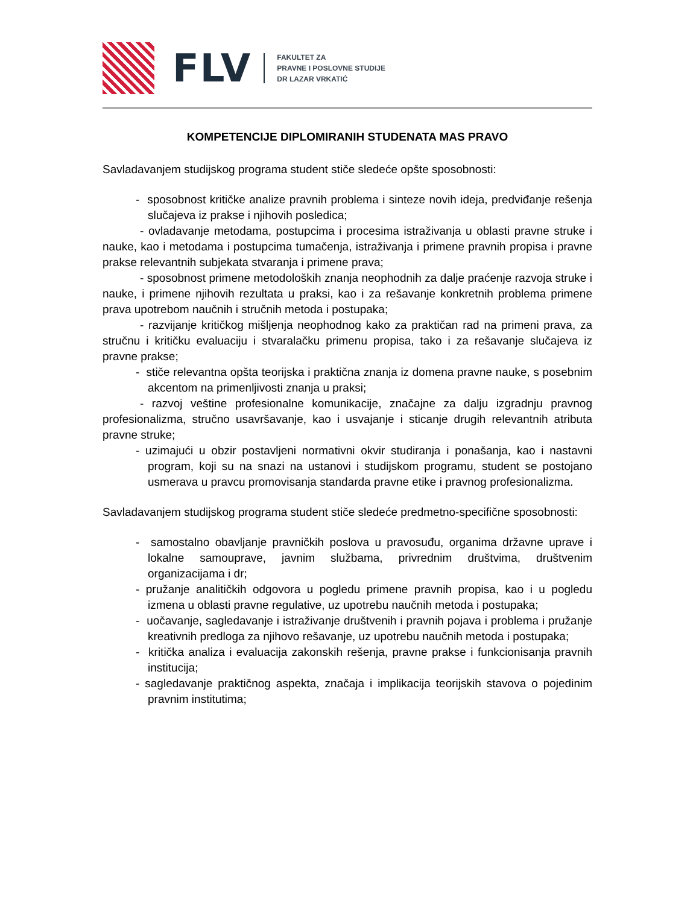FLV
FAKULTET ZA
PRAVNE I POSLOVNE STUDIJE
DR LAZAR VRKATIĆ
KOMPETENCIJE DIPLOMIRANIH STUDENATA MAS PRAVO
Savladavanjem studijskog programa student stiče sledeće opšte sposobnosti:
- sposobnost kritičke analize pravnih problema i sinteze novih ideja, predviđanje rešenja slučajeva iz prakse i njihovih posledica;
- ovladavanje metodama, postupcima i procesima istraživanja u oblasti pravne struke i nauke, kao i metodama i postupcima tumačenja, istraživanja i primene pravnih propisa i pravne prakse relevantnih subjekata stvaranja i primene prava;
- sposobnost primene metodoloških znanja neophodnih za dalje praćenje razvoja struke i nauke, i primene njihovih rezultata u praksi, kao i za rešavanje konkretnih problema primene prava upotrebom naučnih i stručnih metoda i postupaka;
- razvijanje kritičkog mišljenja neophodnog kako za praktičan rad na primeni prava, za stručnu i kritičku evaluaciju i stvaralačku primenu propisa, tako i za rešavanje slučajeva iz pravne prakse;
- stiče relevantna opšta teorijska i praktična znanja iz domena pravne nauke, s posebnim akcentom na primenljivosti znanja u praksi;
- razvoj veštine profesionalne komunikacije, značajne za dalju izgradnju pravnog profesionalizma, stručno usavršavanje, kao i usvajanje i sticanje drugih relevantnih atributa pravne struke;
- uzimajući u obzir postavljeni normativni okvir studiranja i ponašanja, kao i nastavni program, koji su na snazi na ustanovi i studijskom programu, student se postojano usmerava u pravcu promovisanja standarda pravne etike i pravnog profesionalizma.
Savladavanjem studijskog programa student stiče sledeće predmetno-specifične sposobnosti:
- samostalno obavljanje pravničkih poslova u pravosuđu, organima državne uprave i lokalne samouprave, javnim službama, privrednim društvima, društvenim organizacijama i dr;
- pružanje analitičkih odgovora u pogledu primene pravnih propisa, kao i u pogledu izmena u oblasti pravne regulative, uz upotrebu naučnih metoda i postupaka;
- uočavanje, sagledavanje i istraživanje društvenih i pravnih pojava i problema i pružanje kreativnih predloga za njihovo rešavanje, uz upotrebu naučnih metoda i postupaka;
- kritička analiza i evaluacija zakonskih rešenja, pravne prakse i funkcionisanja pravnih institucija;
- sagledavanje praktičnog aspekta, značaja i implikacija teorijskih stavova o pojedinim pravnim institutima;